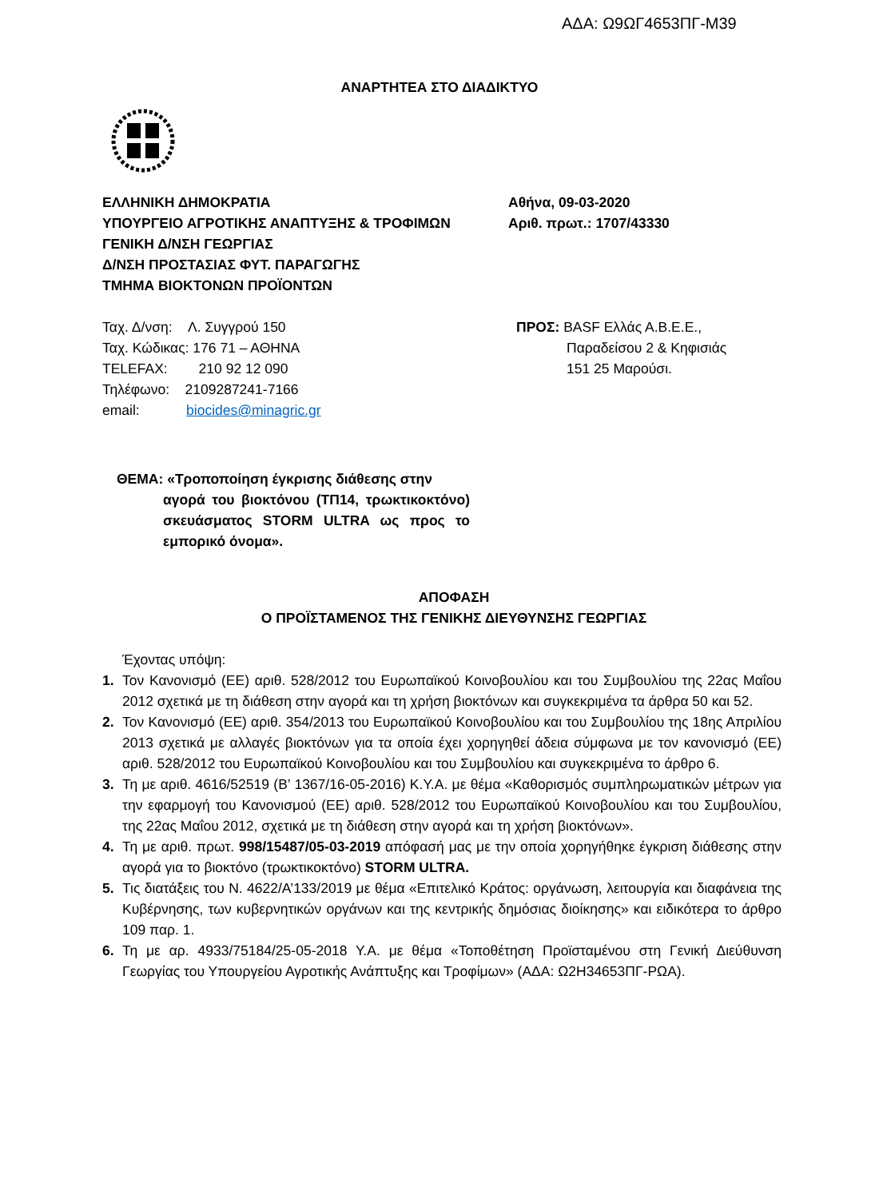ΑΔΑ: Ω9ΩΓ4653ΠΓ-Μ39
ΑΝΑΡΤΗΤΕΑ ΣΤΟ ΔΙΑΔΙΚΤΥΟ
ΕΛΛΗΝΙΚΗ ΔΗΜΟΚΡΑΤΙΑ
ΥΠΟΥΡΓΕΙΟ ΑΓΡΟΤΙΚΗΣ ΑΝΑΠΤΥΞΗΣ & ΤΡΟΦΙΜΩΝ
ΓΕΝΙΚΗ Δ/ΝΣΗ ΓΕΩΡΓΙΑΣ
Δ/ΝΣΗ ΠΡΟΣΤΑΣΙΑΣ ΦΥΤ. ΠΑΡΑΓΩΓΗΣ
ΤΜΗΜΑ ΒΙΟΚΤΟΝΩΝ ΠΡΟΪΟΝΤΩΝ
Αθήνα, 09-03-2020
Αριθ. πρωτ.: 1707/43330
Ταχ. Δ/νση: Λ. Συγγρού 150
Ταχ. Κώδικας: 176 71 – ΑΘΗΝΑ
TELEFAX: 210 92 12 090
Τηλέφωνο: 2109287241-7166
email: biocides@minagric.gr
ΠΡΟΣ: BASF Ελλάς Α.Β.Ε.Ε.,
Παραδείσου 2 & Κηφισιάς
151 25 Μαρούσι.
ΘΕΜΑ: «Τροποποίηση έγκρισης διάθεσης στην
αγορά του βιοκτόνου (ΤΠ14, τρωκτικοκτόνο) σκευάσματος STORM ULTRA ως προς το εμπορικό όνομα».
ΑΠΟΦΑΣΗ
Ο ΠΡΟΪΣΤΑΜΕΝΟΣ ΤΗΣ ΓΕΝΙΚΗΣ ΔΙΕΥΘΥΝΣΗΣ ΓΕΩΡΓΙΑΣ
Έχοντας υπόψη:
1. Τον Κανονισμό (ΕΕ) αριθ. 528/2012 του Ευρωπαϊκού Κοινοβουλίου και του Συμβουλίου της 22ας Μαΐου 2012 σχετικά με τη διάθεση στην αγορά και τη χρήση βιοκτόνων και συγκεκριμένα τα άρθρα 50 και 52.
2. Τον Κανονισμό (ΕΕ) αριθ. 354/2013 του Ευρωπαϊκού Κοινοβουλίου και του Συμβουλίου της 18ης Απριλίου 2013 σχετικά με αλλαγές βιοκτόνων για τα οποία έχει χορηγηθεί άδεια σύμφωνα με τον κανονισμό (ΕΕ) αριθ. 528/2012 του Ευρωπαϊκού Κοινοβουλίου και του Συμβουλίου και συγκεκριμένα το άρθρο 6.
3. Τη με αριθ. 4616/52519 (Β’ 1367/16-05-2016) Κ.Υ.Α. με θέμα «Καθορισμός συμπληρωματικών μέτρων για την εφαρμογή του Κανονισμού (ΕΕ) αριθ. 528/2012 του Ευρωπαϊκού Κοινοβουλίου και του Συμβουλίου, της 22ας Μαΐου 2012, σχετικά με τη διάθεση στην αγορά και τη χρήση βιοκτόνων».
4. Τη με αριθ. πρωτ. 998/15487/05-03-2019 απόφασή μας με την οποία χορηγήθηκε έγκριση διάθεσης στην αγορά για το βιοκτόνο (τρωκτικοκτόνο) STORM ULTRA.
5. Τις διατάξεις του Ν. 4622/Α’133/2019 με θέμα «Επιτελικό Κράτος: οργάνωση, λειτουργία και διαφάνεια της Κυβέρνησης, των κυβερνητικών οργάνων και της κεντρικής δημόσιας διοίκησης» και ειδικότερα το άρθρο 109 παρ. 1.
6. Τη με αρ. 4933/75184/25-05-2018 Υ.Α. με θέμα «Τοποθέτηση Προϊσταμένου στη Γενική Διεύθυνση Γεωργίας του Υπουργείου Αγροτικής Ανάπτυξης και Τροφίμων» (ΑΔΑ: Ω2Η34653ΠΓ-ΡΩΑ).